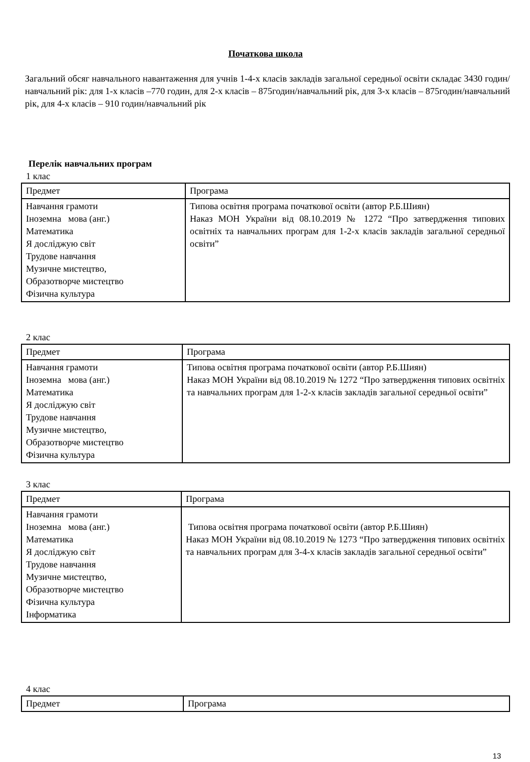Початкова школа
Загальний обсяг навчального навантаження для учнів 1-4-х класів закладів загальної середньої освіти складає 3430 годин/навчальний рік: для 1-х класів –770 годин, для 2-х класів – 875годин/навчальний рік, для 3-х класів – 875годин/навчальний рік, для 4-х класів – 910 годин/навчальний рік
Перелік навчальних програм
1 клас
| Предмет | Програма |
| Навчання грамоти Іноземна мова (анг.) Математика Я досліджую світ Трудове навчання Музичне мистецтво, Образотворче мистецтво Фізична культура | Типова освітня програма початкової освіти (автор Р.Б.Шиян) Наказ МОН України від 08.10.2019 № 1272 “Про затвердження типових освітніх та навчальних програм для 1-2-х класів закладів загальної середньої освіти” |
2 клас
| Предмет | Програма |
| Навчання грамоти Іноземна мова (анг.) Математика Я досліджую світ Трудове навчання Музичне мистецтво, Образотворче мистецтво Фізична культура | Типова освітня програма початкової освіти (автор Р.Б.Шиян) Наказ МОН України від 08.10.2019 № 1272 “Про затвердження типових освітніх та навчальних програм для 1-2-х класів закладів загальної середньої освіти” |
3 клас
| Предмет | Програма |
| Навчання грамоти Іноземна мова (анг.) Математика Я досліджую світ Трудове навчання Музичне мистецтво, Образотворче мистецтво Фізична культура Інформатика | Типова освітня програма початкової освіти (автор Р.Б.Шиян) Наказ МОН України від 08.10.2019 № 1273 “Про затвердження типових освітніх та навчальних програм для 3-4-х класів закладів загальної середньої освіти” |
4 клас
| Предмет | Програма |
13